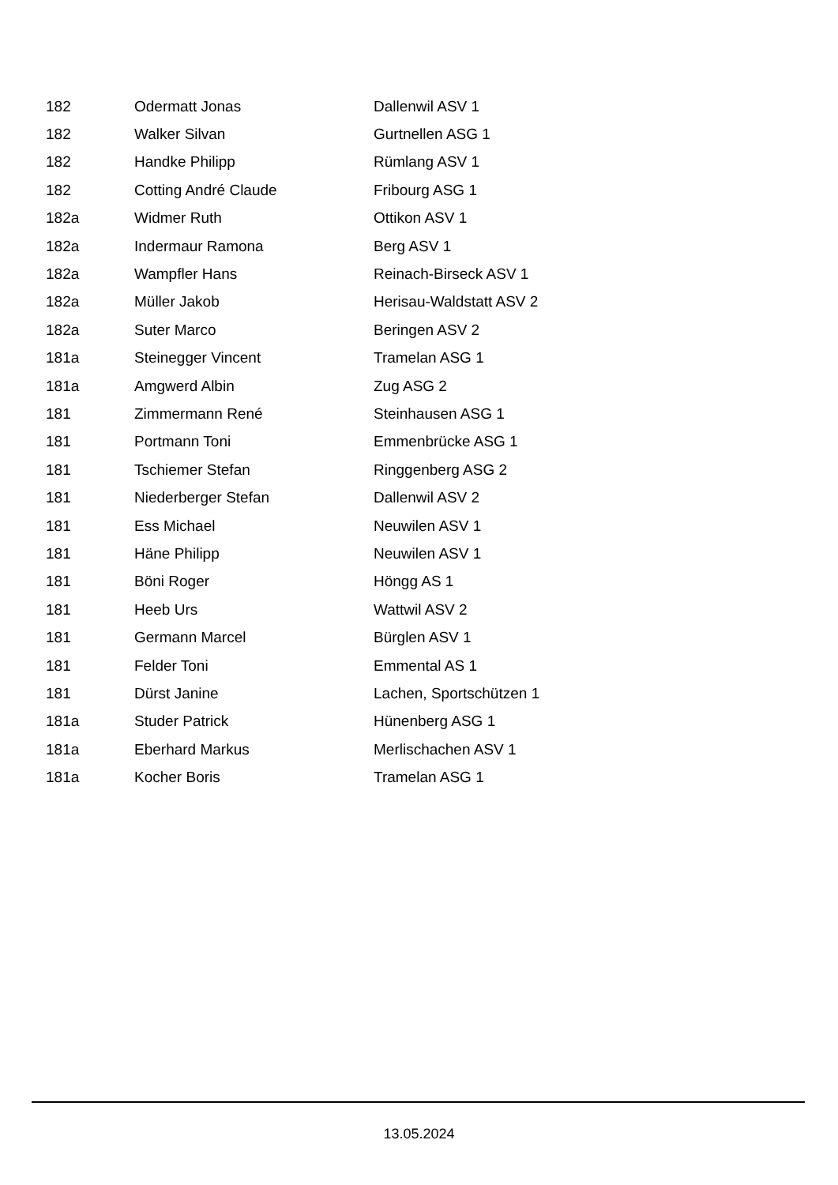| 182 | Odermatt Jonas | Dallenwil ASV 1 |
| 182 | Walker Silvan | Gurtnellen ASG 1 |
| 182 | Handke Philipp | Rümlang ASV 1 |
| 182 | Cotting André Claude | Fribourg ASG 1 |
| 182a | Widmer Ruth | Ottikon ASV 1 |
| 182a | Indermaur Ramona | Berg ASV 1 |
| 182a | Wampfler Hans | Reinach-Birseck ASV 1 |
| 182a | Müller Jakob | Herisau-Waldstatt ASV 2 |
| 182a | Suter Marco | Beringen ASV 2 |
| 181a | Steinegger Vincent | Tramelan ASG 1 |
| 181a | Amgwerd Albin | Zug ASG 2 |
| 181 | Zimmermann René | Steinhausen ASG 1 |
| 181 | Portmann Toni | Emmenbrücke ASG 1 |
| 181 | Tschiemer Stefan | Ringgenberg ASG 2 |
| 181 | Niederberger Stefan | Dallenwil ASV 2 |
| 181 | Ess Michael | Neuwilen ASV 1 |
| 181 | Häne Philipp | Neuwilen ASV 1 |
| 181 | Böni Roger | Höngg AS 1 |
| 181 | Heeb Urs | Wattwil ASV 2 |
| 181 | Germann Marcel | Bürglen ASV 1 |
| 181 | Felder Toni | Emmental AS 1 |
| 181 | Dürst Janine | Lachen, Sportschützen 1 |
| 181a | Studer Patrick | Hünenberg ASG 1 |
| 181a | Eberhard Markus | Merlischachen ASV 1 |
| 181a | Kocher Boris | Tramelan ASG 1 |
13.05.2024